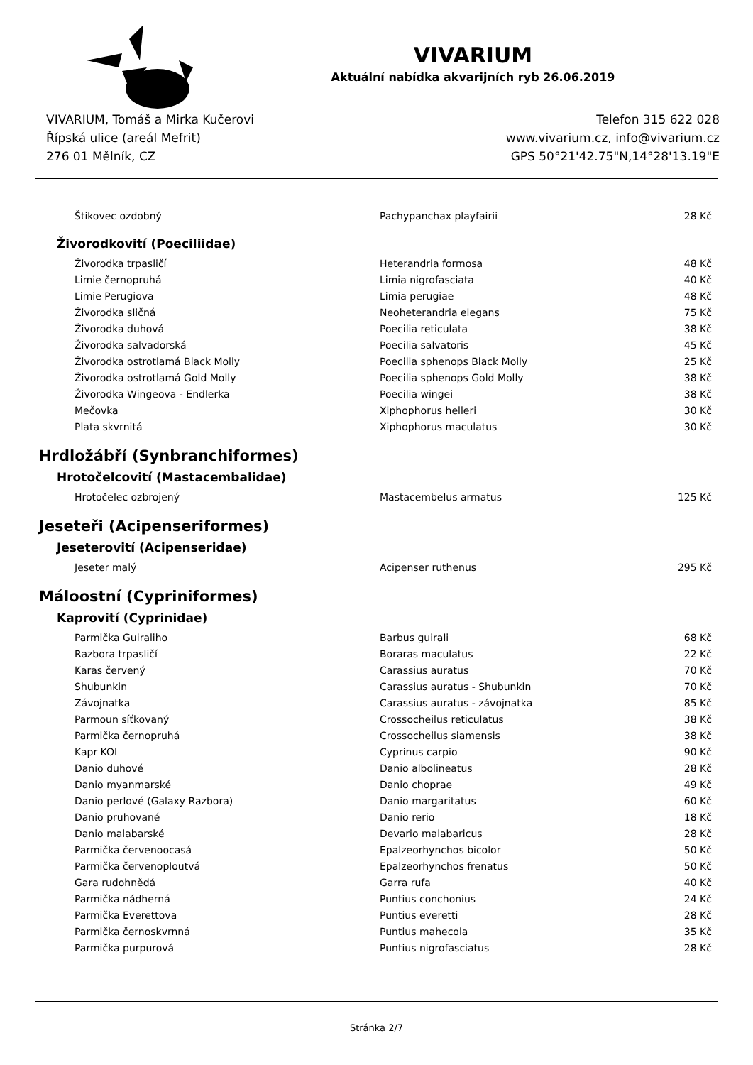VIVARIUM
Aktuální nabídka akvarijních ryb 26.06.2019
VIVARIUM, Tomáš a Mirka Kučerovi
Řípská ulice (areál Mefrit)
276 01 Mělník, CZ
Telefon 315 622 028
www.vivarium.cz, info@vivarium.cz
GPS 50°21'42.75"N,14°28'13.19"E
| Štikovec ozdobný | Pachypanchax playfairii | 28 Kč |
Živorodkovití (Poeciliidae)
| Živorodka trpasličí | Heterandria formosa | 48 Kč |
| Limie černopruhá | Limia nigrofasciata | 40 Kč |
| Limie Perugiova | Limia perugiae | 48 Kč |
| Živorodka sličná | Neoheterandria elegans | 75 Kč |
| Živorodka duhová | Poecilia reticulata | 38 Kč |
| Živorodka salvadorská | Poecilia salvatoris | 45 Kč |
| Živorodka ostrotlamá Black Molly | Poecilia sphenops Black Molly | 25 Kč |
| Živorodka ostrotlamá Gold Molly | Poecilia sphenops Gold Molly | 38 Kč |
| Živorodka Wingeova - Endlerka | Poecilia wingei | 38 Kč |
| Mečovka | Xiphophorus helleri | 30 Kč |
| Plata skvrnitá | Xiphophorus maculatus | 30 Kč |
Hrdložábří (Synbranchiformes)
Hrotočelcovití (Mastacembalidae)
| Hrotočelec ozbrojený | Mastacembelus armatus | 125 Kč |
Jeseteři (Acipenseriformes)
Jeseterovití (Acipenseridae)
| Jeseter malý | Acipenser ruthenus | 295 Kč |
Máloostní (Cypriniformes)
Kaprovití (Cyprinidae)
| Parmička Guiraliho | Barbus guirali | 68 Kč |
| Razbora trpasličí | Boraras maculatus | 22 Kč |
| Karas červený | Carassius auratus | 70 Kč |
| Shubunkin | Carassius auratus - Shubunkin | 70 Kč |
| Závojnatka | Carassius auratus - závojnatka | 85 Kč |
| Parmoun síťkovaný | Crossocheilus reticulatus | 38 Kč |
| Parmička černopruhá | Crossocheilus siamensis | 38 Kč |
| Kapr KOI | Cyprinus carpio | 90 Kč |
| Danio duhové | Danio albolineatus | 28 Kč |
| Danio myanmarské | Danio choprae | 49 Kč |
| Danio perlové (Galaxy Razbora) | Danio margaritatus | 60 Kč |
| Danio pruhované | Danio rerio | 18 Kč |
| Danio malabarské | Devario malabaricus | 28 Kč |
| Parmička červenoocasá | Epalzeorhynchos bicolor | 50 Kč |
| Parmička červenoploutvá | Epalzeorhynchos frenatus | 50 Kč |
| Gara rudohnědá | Garra rufa | 40 Kč |
| Parmička nádherná | Puntius conchonius | 24 Kč |
| Parmička Everettova | Puntius everetti | 28 Kč |
| Parmička černoskvrnná | Puntius mahecola | 35 Kč |
| Parmička purpurová | Puntius nigrofasciatus | 28 Kč |
Stránka 2/7